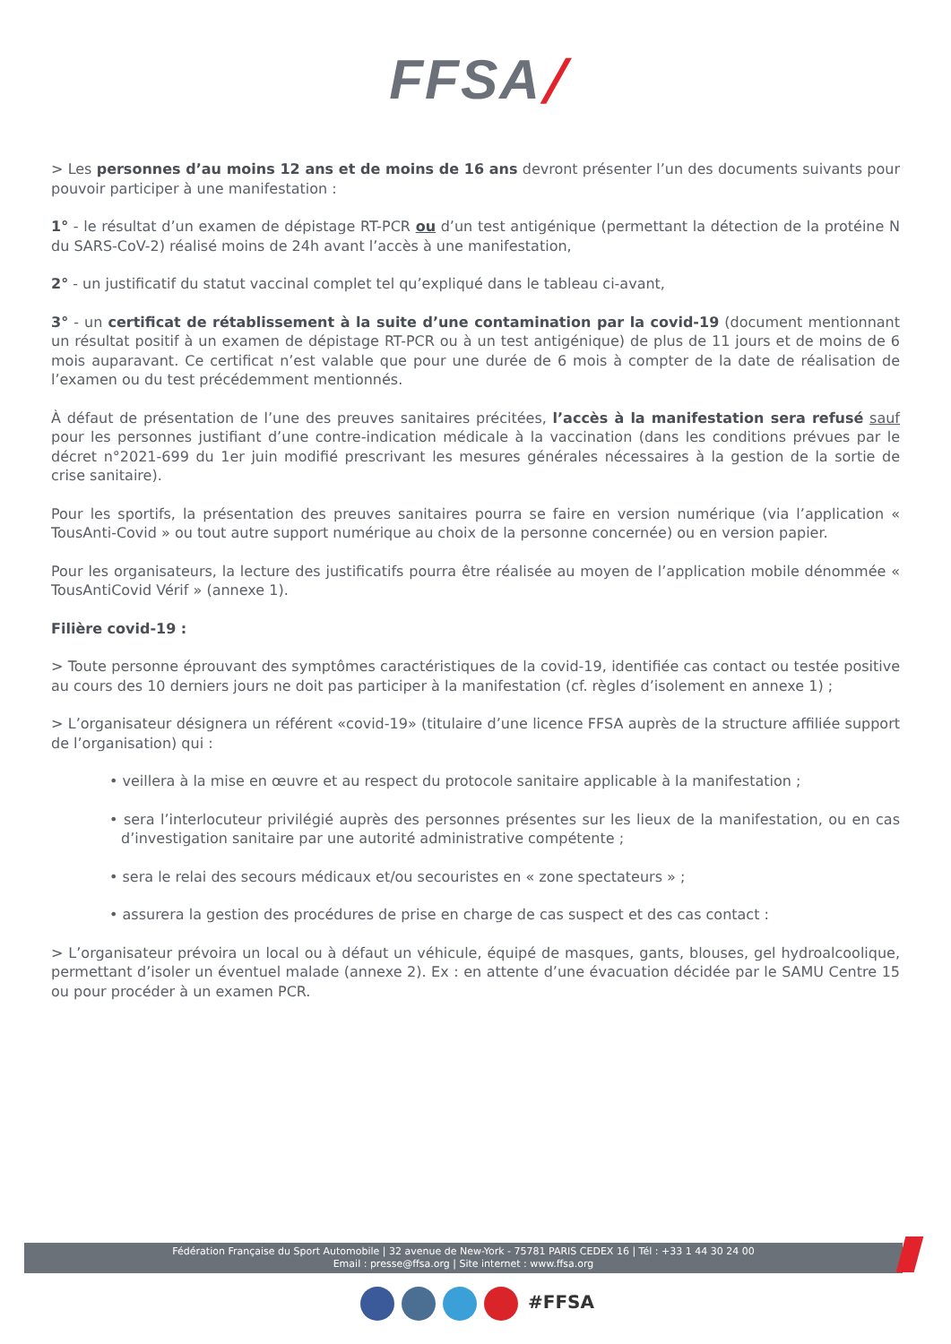FFSA/
> Les personnes d’au moins 12 ans et de moins de 16 ans devront présenter l’un des documents suivants pour pouvoir participer à une manifestation :
1° - le résultat d’un examen de dépistage RT-PCR ou d’un test antigénique (permettant la détection de la protéine N du SARS-CoV-2) réalisé moins de 24h avant l’accès à une manifestation,
2° - un justificatif du statut vaccinal complet tel qu’expliqué dans le tableau ci-avant,
3° - un certificat de rétablissement à la suite d’une contamination par la covid-19 (document mentionnant un résultat positif à un examen de dépistage RT-PCR ou à un test antigénique) de plus de 11 jours et de moins de 6 mois auparavant. Ce certificat n’est valable que pour une durée de 6 mois à compter de la date de réalisation de l’examen ou du test précédemment mentionnés.
À défaut de présentation de l’une des preuves sanitaires précitées, l’accès à la manifestation sera refusé sauf pour les personnes justifiant d’une contre-indication médicale à la vaccination (dans les conditions prévues par le décret n°2021-699 du 1er juin modifié prescrivant les mesures générales nécessaires à la gestion de la sortie de crise sanitaire).
Pour les sportifs, la présentation des preuves sanitaires pourra se faire en version numérique (via l’application « TousAnti-Covid » ou tout autre support numérique au choix de la personne concernée) ou en version papier.
Pour les organisateurs, la lecture des justificatifs pourra être réalisée au moyen de l’application mobile dénommée « TousAntiCovid Vérif » (annexe 1).
Filière covid-19 :
> Toute personne éprouvant des symptômes caractéristiques de la covid-19, identifiée cas contact ou testée positive au cours des 10 derniers jours ne doit pas participer à la manifestation (cf. règles d’isolement en annexe 1) ;
> L’organisateur désignera un référent «covid-19» (titulaire d’une licence FFSA auprès de la structure affiliée support de l’organisation) qui :
• veillera à la mise en œuvre et au respect du protocole sanitaire applicable à la manifestation ;
• sera l’interlocuteur privilégié auprès des personnes présentes sur les lieux de la manifestation, ou en cas d’investigation sanitaire par une autorité administrative compétente ;
• sera le relai des secours médicaux et/ou secouristes en « zone spectateurs » ;
• assurera la gestion des procédures de prise en charge de cas suspect et des cas contact :
> L’organisateur prévoira un local ou à défaut un véhicule, équipé de masques, gants, blouses, gel hydroalcoolique, permettant d’isoler un éventuel malade (annexe 2). Ex : en attente d’une évacuation décidée par le SAMU Centre 15 ou pour procéder à un examen PCR.
Fédération Française du Sport Automobile | 32 avenue de New-York - 75781 PARIS CEDEX 16 | Tél : +33 1 44 30 24 00
Email : presse@ffsa.org | Site internet : www.ffsa.org
#FFSA